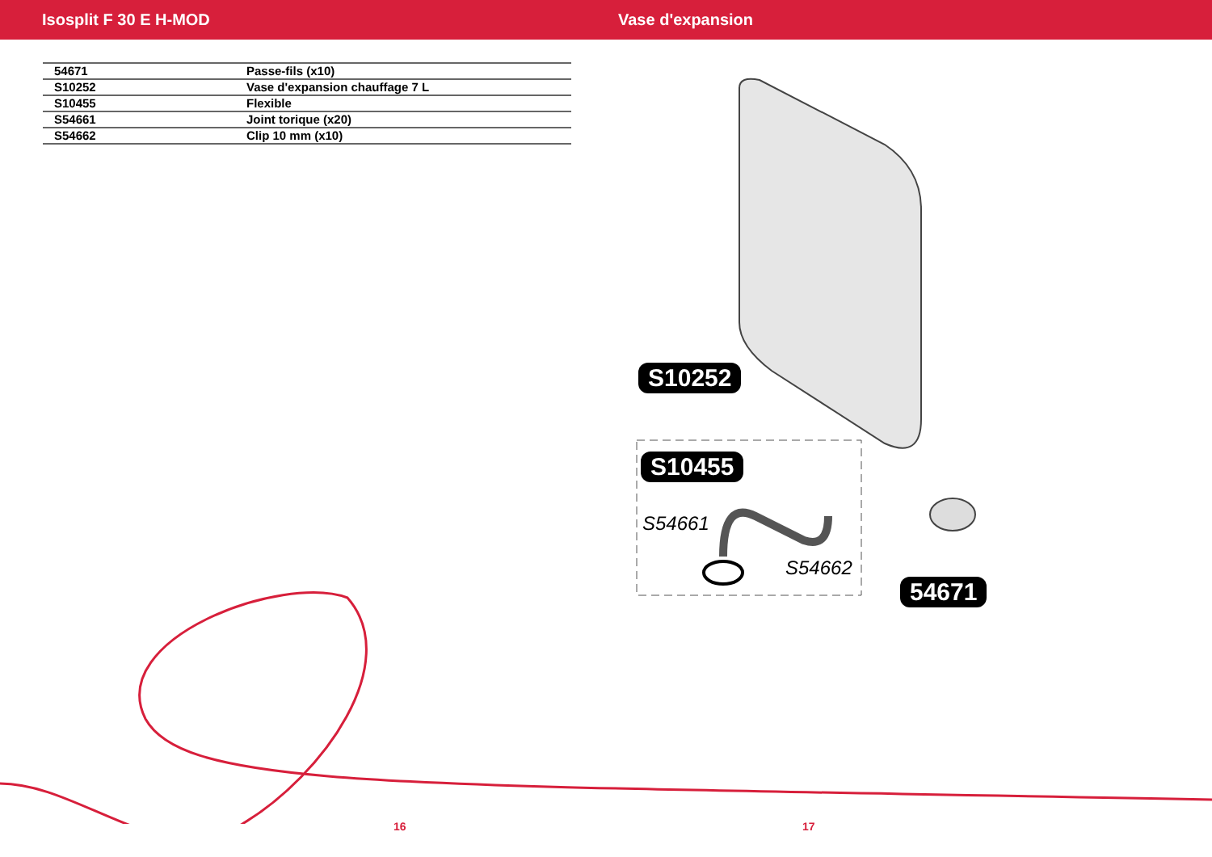Isosplit F 30 E H-MOD Vase d'expansion
| 54671 | Passe-fils (x10) |
| S10252 | Vase d'expansion chauffage 7 L |
| S10455 | Flexible |
| S54661 | Joint torique (x20) |
| S54662 | Clip 10 mm (x10) |
S10252
S10455
S54661
S54662
54671
16 17